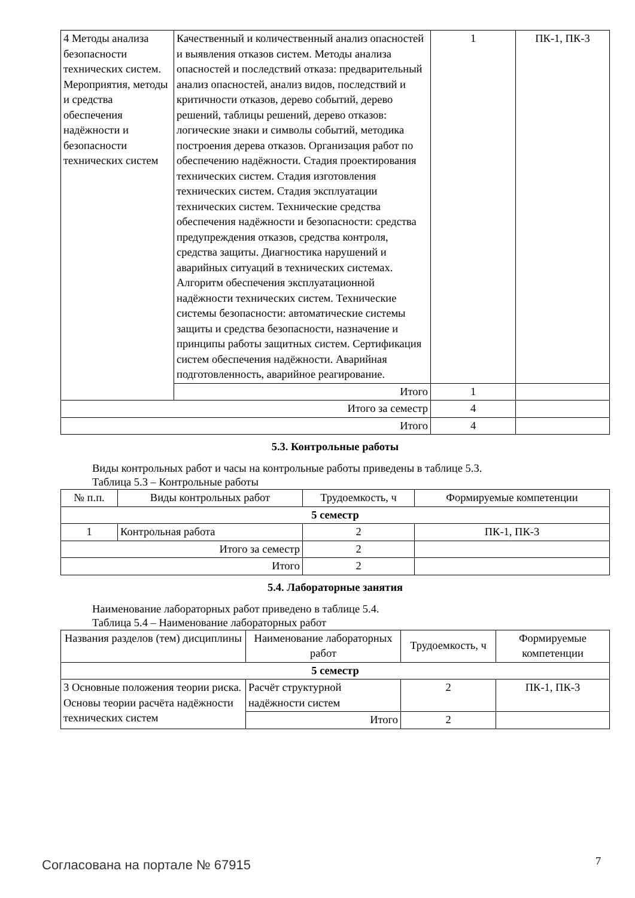| 4 Методы анализа безопасности технических систем. Мероприятия, методы и средства обеспечения надёжности и безопасности технических систем | Качественный и количественный анализ опасностей и выявления отказов систем. Методы анализа опасностей и последствий отказа: предварительный анализ опасностей, анализ видов, последствий и критичности отказов, дерево событий, дерево решений, таблицы решений, дерево отказов: логические знаки и символы событий, методика построения дерева отказов. Организация работ по обеспечению надёжности. Стадия проектирования технических систем. Стадия изготовления технических систем. Стадия эксплуатации технических систем. Технические средства обеспечения надёжности и безопасности: средства предупреждения отказов, средства контроля, средства защиты. Диагностика нарушений и аварийных ситуаций в технических системах. Алгоритм обеспечения эксплуатационной надёжности технических систем. Технические системы безопасности: автоматические системы защиты и средства безопасности, назначение и принципы работы защитных систем. Сертификация систем обеспечения надёжности. Аварийная подготовленность, аварийное реагирование. | 1 | ПК-1, ПК-3 |
| | Итого | 1 | |
| Итого за семестр | | 4 | |
| Итого | | 4 | |
5.3. Контрольные работы
Виды контрольных работ и часы на контрольные работы приведены в таблице 5.3.
Таблица 5.3 – Контрольные работы
| № п.п. | Виды контрольных работ | Трудоемкость, ч | Формируемые компетенции |
| --- | --- | --- | --- |
| 5 семестр | | | |
| 1 | Контрольная работа | 2 | ПК-1, ПК-3 |
| Итого за семестр | | 2 | |
| Итого | | 2 | |
5.4. Лабораторные занятия
Наименование лабораторных работ приведено в таблице 5.4.
Таблица 5.4 – Наименование лабораторных работ
| Названия разделов (тем) дисциплины | Наименование лабораторных работ | Трудоемкость, ч | Формируемые компетенции |
| --- | --- | --- | --- |
| 5 семестр | | | |
| 3 Основные положения теории риска. Основы теории расчёта надёжности технических систем | Расчёт структурной надёжности систем | 2 | ПК-1, ПК-3 |
| | Итого | 2 | |
Согласована на портале № 67915 7